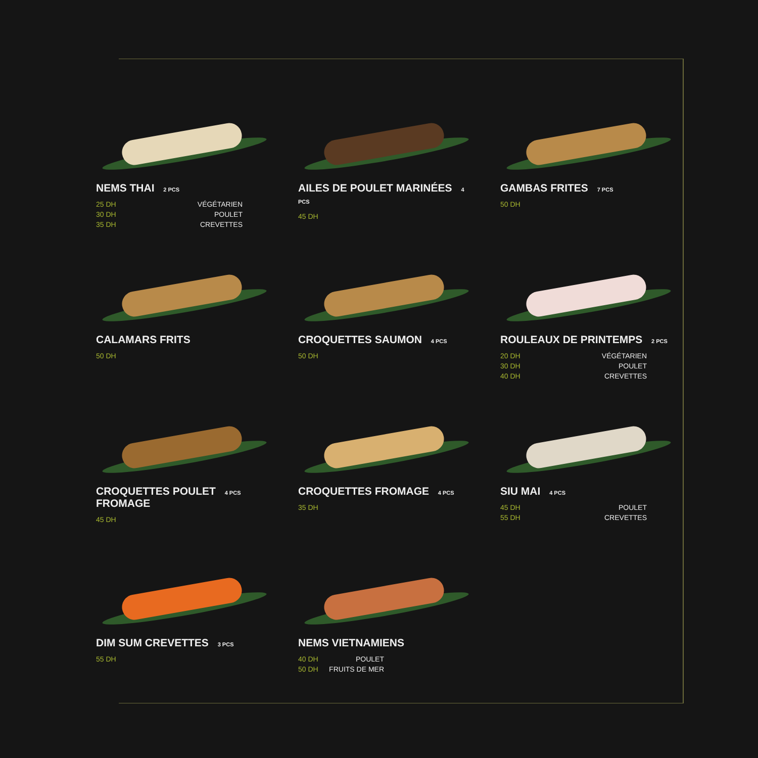NEMS THAI 2 PCS
25 DH VÉGÉTARIEN
30 DH POULET
35 DH CREVETTES
AILES DE POULET MARINÉES 4 PCS
45 DH
GAMBAS FRITES 7 PCS
50 DH
CALAMARS FRITS
50 DH
CROQUETTES SAUMON 4 PCS
50 DH
ROULEAUX DE PRINTEMPS 2 PCS
20 DH VÉGÉTARIEN
30 DH POULET
40 DH CREVETTES
CROQUETTES POULET 4 PCS
FROMAGE
45 DH
CROQUETTES FROMAGE 4 PCS
35 DH
SIU MAI 4 PCS
45 DH POULET
55 DH CREVETTES
DIM SUM CREVETTES 3 PCS
55 DH
NEMS VIETNAMIENS
40 DH POULET
50 DH FRUITS DE MER